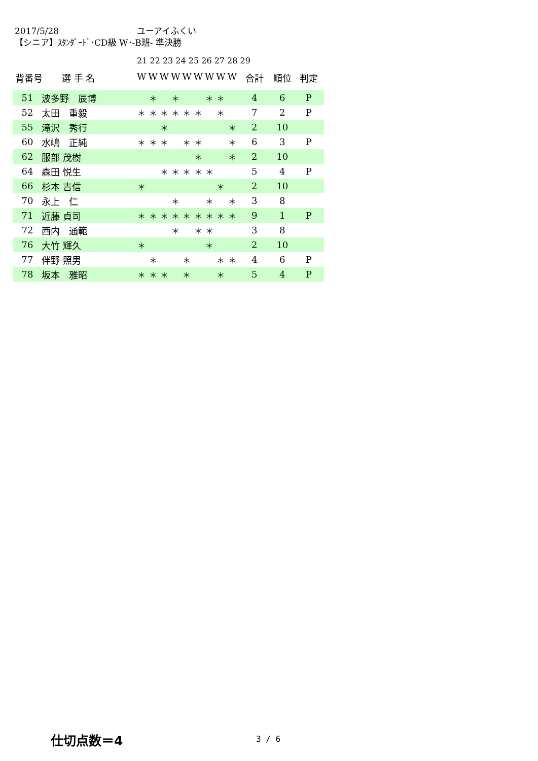2017/5/28 ユーアイふくい
【シニア】ｽﾀﾝﾀﾞｰﾄﾞ･CD級 W･-B班- 準決勝
21 22 23 24 25 26 27 28 29
| 背番号 | 選 手 名 | W | W | W | W | W | W | W | W | W | 合計 | 順位 | 判定 |
| --- | --- | --- | --- | --- | --- | --- | --- | --- | --- | --- | --- | --- | --- |
| 51 | 波多野 辰博 | | ＊ | | ＊ | | | ＊ | ＊ | | 4 | 6 | P |
| 52 | 太田 重毅 | ＊ | ＊ | ＊ | ＊ | ＊ | ＊ | | ＊ | | 7 | 2 | P |
| 55 | 滝沢 秀行 | | | ＊ | | | | | | ＊ | 2 | 10 | |
| 60 | 水嶋 正純 | ＊ | ＊ | ＊ | | ＊ | ＊ | | | ＊ | 6 | 3 | P |
| 62 | 服部 茂樹 | | | | | | ＊ | | | ＊ | 2 | 10 | |
| 64 | 森田 悦生 | | | ＊ | ＊ | ＊ | ＊ | ＊ | | | 5 | 4 | P |
| 66 | 杉本 吉信 | ＊ | | | | | | | ＊ | | 2 | 10 | |
| 70 | 永上 仁 | | | | ＊ | | | ＊ | | ＊ | 3 | 8 | |
| 71 | 近藤 貞司 | ＊ | ＊ | ＊ | ＊ | ＊ | ＊ | ＊ | ＊ | ＊ | 9 | 1 | P |
| 72 | 西内 通範 | | | | ＊ | | ＊ | ＊ | | | 3 | 8 | |
| 76 | 大竹 輝久 | ＊ | | | | | | ＊ | | | 2 | 10 | |
| 77 | 伴野 照男 | | ＊ | | | ＊ | | | ＊ | ＊ | 4 | 6 | P |
| 78 | 坂本 雅昭 | ＊ | ＊ | ＊ | | ＊ | | | ＊ | | 5 | 4 | P |
仕切点数＝4 3 / 6